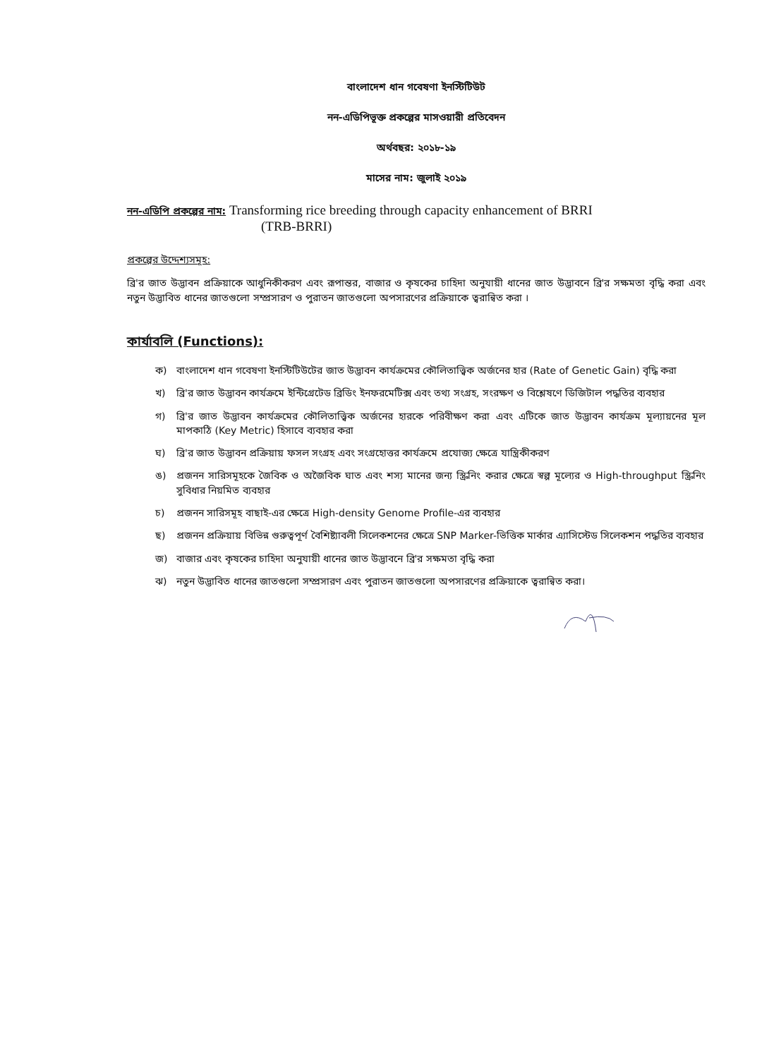বাংলাদেশ ধান গবেষণা ইনস্টিটিউট
নন-এডিপিভূক্ত প্রকল্পের মাসওয়ারী প্রতিবেদন
অর্থবছর: ২০১৮-১৯
মাসের নাম: জুলাই ২০১৯
নন-এডিপি প্রকল্পের নাম: Transforming rice breeding through capacity enhancement of BRRI
(TRB-BRRI)
প্রকল্পের উদ্দেশ্যসমূহ:
ব্রি'র জাত উদ্ভাবন প্রক্রিয়াকে আধুনিকীকরণ এবং রূপান্তর, বাজার ও কৃষকের চাহিদা অনুযায়ী ধানের জাত উদ্ভাবনে ব্রি'র সক্ষমতা বৃদ্ধি করা এবং নতুন উদ্ভাবিত ধানের জাতগুলো সম্প্রসারণ ও পুরাতন জাতগুলো অপসারণের প্রক্রিয়াকে ত্বরান্বিত করা ।
কার্যাবলি (Functions):
ক) বাংলাদেশ ধান গবেষণা ইনস্টিটিউটের জাত উদ্ভাবন কার্যক্রমের কৌলিতাত্ত্বিক অর্জনের হার (Rate of Genetic Gain) বৃদ্ধি করা
খ) ব্রি'র জাত উদ্ভাবন কার্যক্রমে ইন্টিগ্রেটেড ব্রিডিং ইনফরমেটিক্স এবং তথ্য সংগ্রহ, সংরক্ষণ ও বিশ্লেষণে ডিজিটাল পদ্ধতির ব্যবহার
গ) ব্রি'র জাত উদ্ভাবন কার্যক্রমের কৌলিতাত্ত্বিক অর্জনের হারকে পরিবীক্ষণ করা এবং এটিকে জাত উদ্ভাবন কার্যক্রম মূল্যায়নের মূল মাপকাঠি (Key Metric) হিসাবে ব্যবহার করা
ঘ) ব্রি'র জাত উদ্ভাবন প্রক্রিয়ায় ফসল সংগ্রহ এবং সংগ্রহোত্তর কার্যক্রমে প্রযোজ্য ক্ষেত্রে যান্ত্রিকীকরণ
ঙ) প্রজনন সারিসমূহকে জৈবিক ও অজৈবিক ঘাত এবং শস্য মানের জন্য স্ক্রিনিং করার ক্ষেত্রে স্বল্প মূল্যের ও High-throughput স্ক্রিনিং সুবিধার নিয়মিত ব্যবহার
চ) প্রজনন সারিসমূহ বাছাই-এর ক্ষেত্রে High-density Genome Profile-এর ব্যবহার
ছ) প্রজনন প্রক্রিয়ায় বিভিন্ন গুরুত্বপূর্ণ বৈশিষ্ট্যাবলী সিলেকশনের ক্ষেত্রে SNP Marker-ভিত্তিক মার্কার এ্যাসিস্টেড সিলেকশন পদ্ধতির ব্যবহার
জ) বাজার এবং কৃষকের চাহিদা অনুযায়ী ধানের জাত উদ্ভাবনে ব্রি'র সক্ষমতা বৃদ্ধি করা
ঝ) নতুন উদ্ভাবিত ধানের জাতগুলো সম্প্রসারণ এবং পুরাতন জাতগুলো অপসারণের প্রক্রিয়াকে ত্বরান্বিত করা।